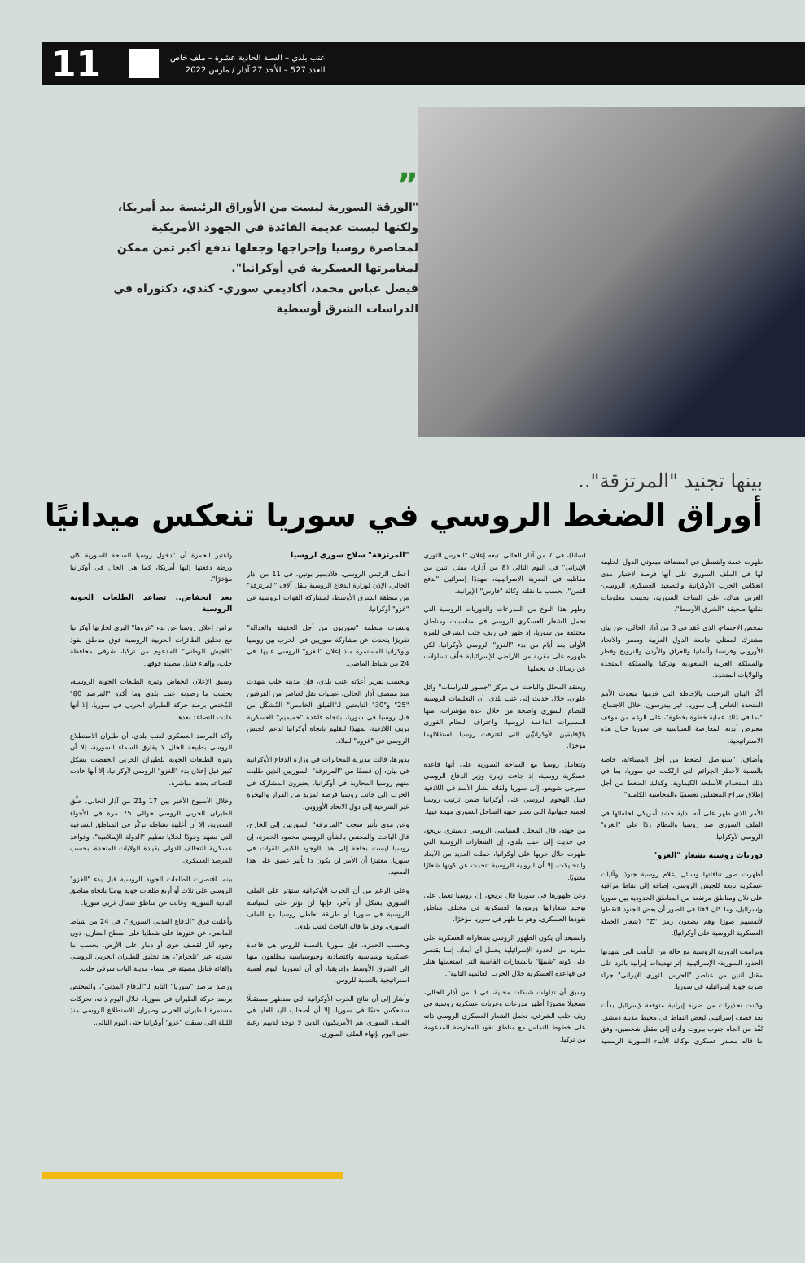11
عنب بلدي – السنة الحادية عشرة – ملف خاص
العدد 527 – الأحد 27 آذار / مارس 2022
”
"الورقة السورية ليست من الأوراق الرئيسة بيد أمريكا، ولكنها ليست عديمة الفائدة في الجهود الأمريكية لمحاصرة روسيا وإحراجها وجعلها تدفع أكبر ثمن ممكن لمغامرتها العسكرية في أوكرانيا".
فيصل عباس محمد، أكاديمي سوري- كندي، دكتوراه في الدراسات الشرق أوسطية
بينها تجنيد "المرتزقة"..
أوراق الضغط الروسي في سوريا تنعكس ميدانيًا
ظهرت خطة واشنطن في استضافة مبعوثي الدول الحليفة لها في الملف السوري على أنها فرصة لاختبار مدى انعكاس الحرب الأوكرانية والتصعيد العسكري الروسي- الغربي هناك، على الساحة السورية، بحسب معلومات نقلتها صحيفة "الشرق الأوسط".
تمخض الاجتماع، الذي عُقد في 3 من آذار الحالي، عن بيان مشترك لممثلي جامعة الدول العربية ومصر والاتحاد الأوروبي وفرنسا وألمانيا والعراق والأردن والنرويج وقطر والمملكة العربية السعودية وتركيا والمملكة المتحدة والولايات المتحدة.
أكّد البيان الترحيب بالإحاطة التي قدمها مبعوث الأمم المتحدة الخاص إلى سوريا، غير بيدرسون، خلال الاجتماع، "بما في ذلك عملية خطوة بخطوة"، على الرغم من موقف معترض أبدته المعارضة السياسية في سوريا حيال هذه الاستراتيجية.
وأضاف، "سنواصل الضغط من أجل المساءلة، خاصة بالنسبة لأخطر الجرائم التي ارتُكبت في سوريا، بما في ذلك استخدام الأسلحة الكيماوية، وكذلك الضغط من أجل إطلاق سراح المعتقلين تعسفيًا والمحاسبة الكاملة".
الأمر الذي ظهر على أنه بداية حشد أمريكي لحلفائها في الملف السوري ضد روسيا والنظام ردًا على "الغزو" الروسي لأوكرانيا.
دوريات روسية بشعار "الغزو"
أظهرت صور تناقلتها وسائل إعلام روسية جنودًا وآليات عسكرية تابعة للجيش الروسي، إضافة إلى نقاط مراقبة على تلال ومناطق مرتفعة من المناطق الحدودية بين سوريا وإسرائيل، وما كان لافتًا في الصور أن بعض الجنود التقطوا لأنفسهم صورًا وهم يضعون رمز "Z" (شعار الحملة العسكرية الروسية على أوكرانيا).
وتزامنت الدورية الروسية مع حالة من التأهب التي شهدتها الحدود السورية- الإسرائيلية، إثر تهديدات إيرانية بالرد على مقتل اثنين من عناصر "الحرس الثوري الإيراني" جراء ضربة جوية إسرائيلية في سوريا.
وكانت تحذيرات من ضربة إيرانية متوقعة لإسرائيل بدأت بعد قصف إسرائيلي لبعض النقاط في محيط مدينة دمشق، نُفّذ من اتجاه جنوب بيروت وأدى إلى مقتل شخصين، وفق ما قاله مصدر عسكري لوكالة الأنباء السورية الرسمية (سانا)، في 7 من آذار الحالي. تبعه إعلان "الحرس الثوري الإيراني" في اليوم التالي (8 من آذار)، مقتل اثنين من مقاتليه في الضربة الإسرائيلية، مهددًا إسرائيل "بدفع الثمن"، بحسب ما نقلته وكالة "فارس" الإيرانية.
وظهر هذا النوع من المدرعات والدوريات الروسية التي تحمل الشعار العسكري الروسي في مناسبات ومناطق مختلفة من سوريا، إذ ظهر في ريف حلب الشرقي للمرة الأولى بعد أيام من بدء "الغزو" الروسي لأوكرانيا، لكن ظهوره على مقربة من الأراضي الإسرائيلية خلّف تساؤلات عن رسائل قد يحملها.
ويعتقد المحلل والباحث في مركز "جسور للدراسات" وائل علوان، خلال حديث إلى عنب بلدي، أن التعليمات الروسية للنظام السوري واضحة من خلال عدة مؤشرات، منها المسيرات الداعمة لروسيا، واعتراف النظام الفوري بالإقليمَين الأوكرانيَّين التي اعترفت روسيا باستقلالهما مؤخرًا.
وتتعامل روسيا مع الساحة السورية على أنها قاعدة عسكرية روسية، إذ جاءت زيارة وزير الدفاع الروسي سيرجي شويغو، إلى سوريا ولقائه بشار الأسد في اللاذقية قبيل الهجوم الروسي على أوكرانيا ضمن ترتيب روسيا لجميع جبهاتها، التي تعتبر جبهة الساحل السوري مهمة فيها.
من جهته، قال المحلل السياسي الروسي ديميتري بريجع، في حديث إلى عنب بلدي، إن الشعارات الروسية التي ظهرت خلال حربها على أوكرانيا، حملت العديد من الأبعاد والتحليلات، إلا أن الرواية الروسية تتحدث عن كونها شعارًا معنويًا.
وعن ظهورها في سوريا قال بريجع، إن روسيا تعمل على توحيد شعاراتها ورموزها العسكرية في مختلف مناطق نفوذها العسكري، وهو ما ظهر في سوريا مؤخرًا.
واستبعد أن يكون الظهور الروسي بشعاراته العسكرية على مقربة من الحدود الإسرائيلية يحمل أي أبعاد، إنما يقتصر على كونه "شبيهًا" بالشعارات الفاشية التي استعملها هتلر في قواعده العسكرية خلال الحرب العالمية الثانية".
وسبق أن تداولت شبكات محلية، في 3 من آذار الحالي، تسجيلًا مصورًا أظهر مدرعات وعربات عسكرية روسية في ريف حلب الشرقي، تحمل الشعار العسكري الروسي ذاته على خطوط التماس مع مناطق نفوذ المعارضة المدعومة من تركيا.
"المرتزقة" سلاح سوري لروسيا
أعطى الرئيس الروسي، فلاديمير بوتين، في 11 من آذار الحالي، الإذن لوزارة الدفاع الروسية بنقل آلاف "المرتزقة" من منطقة الشرق الأوسط، لمشاركة القوات الروسية في "غزو" أوكرانيا.
ونشرت منظمة "سوريون من أجل الحقيقة والعدالة" تقريرًا يتحدث عن مشاركة سوريين في الحرب بين روسيا وأوكرانيا المستمرة منذ إعلان "الغزو" الروسي عليها، في 24 من شباط الماضي.
وبحسب تقرير أعدّته عنب بلدي، فإن مدينة حلب شهدت منذ منتصف آذار الحالي، عمليات نقل لعناصر من الفرقتين "25" و"30" التابعتين لـ"الفيلق الخامس" المُشكّل من قبل روسيا في سوريا، باتجاه قاعدة "حميميم" العسكرية بريف اللاذقية، تمهيدًا لنقلهم باتجاه أوكرانيا لدعم الجيش الروسي في "غزوه" للبلاد.
بدورها، قالت مديرية المخابرات في وزارة الدفاع الأوكرانية في بيان، إن قسمًا من "المرتزقة" السوريين الذين طلبت منهم روسيا المحاربة في أوكرانيا، يعتبرون المشاركة في الحرب إلى جانب روسيا فرصة لمزيد من الفرار والهجرة غير الشرعية إلى دول الاتحاد الأوروبي.
وعن مدى تأثير سحب "المرتزقة" السوريين إلى الخارج، قال الباحث والمختص بالشأن الروسي محمود الحمزة، إن روسيا ليست بحاجة إلى هذا الوجود الكبير للقوات في سوريا، معتبرًا أن الأمر لن يكون ذا تأثير عميق على هذا الصعيد.
وعلى الرغم من أن الحرب الأوكرانية ستؤثر على الملف السوري بشكل أو بآخر، فإنها لن تؤثر على السياسة الروسية في سوريا أو طريقة تعاطي روسيا مع الملف السوري، وفق ما قاله الباحث لعنب بلدي.
وبحسب الحمزة، فإن سوريا بالنسبة للروس هي قاعدة عسكرية وسياسية واقتصادية وجيوسياسية ينطلقون منها إلى الشرق الأوسط وإفريقيا، أي أن لسوريا اليوم أهمية استراتيجية بالنسبة للروس.
وأشار إلى أن نتائج الحرب الأوكرانية التي ستظهر مستقبلًا ستنعكس حتمًا في سوريا، إلا أن أصحاب اليد العليا في الملف السوري هم الأمريكيون الذين لا توجد لديهم رغبة حتى اليوم بإنهاء الملف السوري.
واعتبر الحمزة أن "دخول روسيا الساحة السورية كان ورطة دفعتها إليها أمريكا، كما هي الحال في أوكرانيا مؤخرًا".
بعد انخفاض.. تصاعد الطلعات الجوية الروسية
تزامن إعلان روسيا عن بدء "غزوها" البري لجارتها أوكرانيا مع تحليق الطائرات الحربية الروسية فوق مناطق نفوذ "الجيش الوطني" المدعوم من تركيا، شرقي محافظة حلب، وإلقاء قنابل مضيئة فوقها.
وسبق الإعلان انخفاض وتيرة الطلعات الجوية الروسية، بحسب ما رصدته عنب بلدي وما أكده "المرصد 80" المُختص برصد حركة الطيران الحربي في سوريا، إلا أنها عادت للتصاعد بعدها.
وأكد المرصد العسكري لعنب بلدي، أن طيران الاستطلاع الروسي بطبيعة الحال لا يفارق السماء السورية، إلا أن وتيرة الطلعات الجوية للطيران الحربي انخفضت بشكل كبير قبل إعلان بدء "الغزو" الروسي لأوكرانيا، إلا أنها عادت للتصاعد بعدها مباشرة.
وخلال الأسبوع الأخير بين 17 و21 من آذار الحالي، حلّق الطيران الحربي الروسي حوالي 75 مرة في الأجواء السورية، إلا أن أغلبية نشاطه تركّز في المناطق الشرقية التي تشهد وجودًا لخلايا تنظيم "الدولة الإسلامية"، وقواعد عسكرية للتحالف الدولي بقيادة الولايات المتحدة، بحسب المرصد العسكري.
بينما اقتصرت الطلعات الجوية الروسية قبل بدء "الغزو" الروسي على ثلاث أو أربع طلعات جوية يوميًا باتجاه مناطق البادية السورية، وغابت عن مناطق شمال غربي سوريا.
وأعلنت فرق "الدفاع المدني السوري"، في 24 من شباط الماضي، عن عثورها على شظايا على أسطح المنازل، دون وجود آثار لقصف جوي أو دمار على الأرض، بحسب ما نشرته عبر "تلجرام"، بعد تحليق للطيران الحربي الروسي وإلقائه قنابل مضيئة في سماء مدينة الباب شرقي حلب.
ورصد مرصد "سوريا" التابع لـ"الدفاع المدني"، والمختص برصد حركة الطيران في سوريا، خلال اليوم ذاته، تحركات مستمرة للطيران الحربي وطيران الاستطلاع الروسي منذ الليلة التي سبقت "غزو" أوكرانيا حتى اليوم التالي.